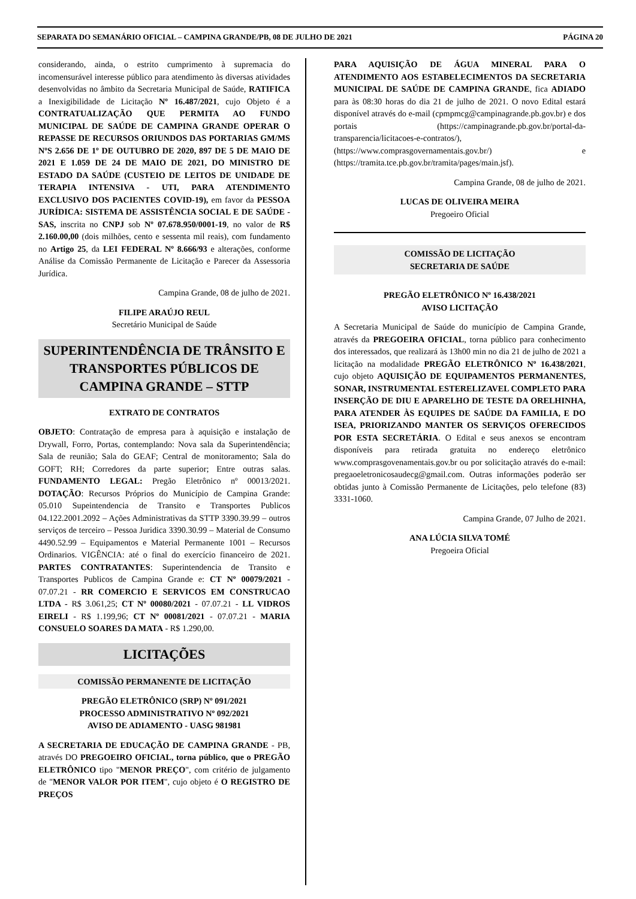SEPARATA DO SEMANÁRIO OFICIAL – CAMPINA GRANDE/PB, 08 DE JULHO DE 2021 PÁGINA 20
considerando, ainda, o estrito cumprimento à supremacia do incomensurável interesse público para atendimento às diversas atividades desenvolvidas no âmbito da Secretaria Municipal de Saúde, RATIFICA a Inexigibilidade de Licitação Nº 16.487/2021, cujo Objeto é a CONTRATUALIZAÇÃO QUE PERMITA AO FUNDO MUNICIPAL DE SAÚDE DE CAMPINA GRANDE OPERAR O REPASSE DE RECURSOS ORIUNDOS DAS PORTARIAS GM/MS NºS 2.656 DE 1º DE OUTUBRO DE 2020, 897 DE 5 DE MAIO DE 2021 E 1.059 DE 24 DE MAIO DE 2021, DO MINISTRO DE ESTADO DA SAÚDE (CUSTEIO DE LEITOS DE UNIDADE DE TERAPIA INTENSIVA - UTI, PARA ATENDIMENTO EXCLUSIVO DOS PACIENTES COVID-19), em favor da PESSOA JURÍDICA: SISTEMA DE ASSISTÊNCIA SOCIAL E DE SAÚDE - SAS, inscrita no CNPJ sob Nº 07.678.950/0001-19, no valor de R$ 2.160.00,00 (dois milhões, cento e sessenta mil reais), com fundamento no Artigo 25, da LEI FEDERAL Nº 8.666/93 e alterações, conforme Análise da Comissão Permanente de Licitação e Parecer da Assessoria Jurídica.
Campina Grande, 08 de julho de 2021.
FILIPE ARAÚJO REUL
Secretário Municipal de Saúde
SUPERINTENDÊNCIA DE TRÂNSITO E TRANSPORTES PÚBLICOS DE CAMPINA GRANDE – STTP
EXTRATO DE CONTRATOS
OBJETO: Contratação de empresa para à aquisição e instalação de Drywall, Forro, Portas, contemplando: Nova sala da Superintendência; Sala de reunião; Sala do GEAF; Central de monitoramento; Sala do GOFT; RH; Corredores da parte superior; Entre outras salas. FUNDAMENTO LEGAL: Pregão Eletrônico nº 00013/2021. DOTAÇÃO: Recursos Próprios do Município de Campina Grande: 05.010 Supeintendencia de Transito e Transportes Publicos 04.122.2001.2092 – Ações Administrativas da STTP 3390.39.99 – outros serviços de terceiro – Pessoa Juridica 3390.30.99 – Material de Consumo 4490.52.99 – Equipamentos e Material Permanente 1001 – Recursos Ordinarios. VIGÊNCIA: até o final do exercício financeiro de 2021. PARTES CONTRATANTES: Superintendencia de Transito e Transportes Publicos de Campina Grande e: CT Nº 00079/2021 - 07.07.21 - RR COMERCIO E SERVICOS EM CONSTRUCAO LTDA - R$ 3.061,25; CT Nº 00080/2021 - 07.07.21 - LL VIDROS EIRELI - R$ 1.199,96; CT Nº 00081/2021 - 07.07.21 - MARIA CONSUELO SOARES DA MATA - R$ 1.290,00.
LICITAÇÕES
COMISSÃO PERMANENTE DE LICITAÇÃO
PREGÃO ELETRÔNICO (SRP) Nº 091/2021
PROCESSO ADMINISTRATIVO Nº 092/2021
AVISO DE ADIAMENTO - UASG 981981
A SECRETARIA DE EDUCAÇÃO DE CAMPINA GRANDE - PB, através DO PREGOEIRO OFICIAL, torna público, que o PREGÃO ELETRÔNICO tipo "MENOR PREÇO", com critério de julgamento de "MENOR VALOR POR ITEM", cujo objeto é O REGISTRO DE PREÇOS
PARA AQUISIÇÃO DE ÁGUA MINERAL PARA O ATENDIMENTO AOS ESTABELECIMENTOS DA SECRETARIA MUNICIPAL DE SAÚDE DE CAMPINA GRANDE, fica ADIADO para às 08:30 horas do dia 21 de julho de 2021. O novo Edital estará disponível através do e-mail (cpmpmcg@campinagrande.pb.gov.br) e dos portais (https://campinagrande.pb.gov.br/portal-da-transparencia/licitacoes-e-contratos/), (https://www.comprasgovernamentais.gov.br/) e (https://tramita.tce.pb.gov.br/tramita/pages/main.jsf).
Campina Grande, 08 de julho de 2021.
LUCAS DE OLIVEIRA MEIRA
Pregoeiro Oficial
COMISSÃO DE LICITAÇÃO
SECRETARIA DE SAÚDE
PREGÃO ELETRÔNICO Nº 16.438/2021
AVISO LICITAÇÃO
A Secretaria Municipal de Saúde do município de Campina Grande, através da PREGOEIRA OFICIAL, torna público para conhecimento dos interessados, que realizará às 13h00 min no dia 21 de julho de 2021 a licitação na modalidade PREGÃO ELETRÔNICO Nº 16.438/2021, cujo objeto AQUISIÇÃO DE EQUIPAMENTOS PERMANENTES, SONAR, INSTRUMENTAL ESTERELIZAVEL COMPLETO PARA INSERÇÃO DE DIU E APARELHO DE TESTE DA ORELHINHA, PARA ATENDER ÀS EQUIPES DE SAÚDE DA FAMILIA, E DO ISEA, PRIORIZANDO MANTER OS SERVIÇOS OFERECIDOS POR ESTA SECRETÁRIA. O Edital e seus anexos se encontram disponíveis para retirada gratuita no endereço eletrônico www.comprasgovenamentais.gov.br ou por solicitação através do e-mail: pregaoeletronicosaudecg@gmail.com. Outras informações poderão ser obtidas junto à Comissão Permanente de Licitações, pelo telefone (83) 3331-1060.
Campina Grande, 07 Julho de 2021.
ANA LÚCIA SILVA TOMÉ
Pregoeira Oficial